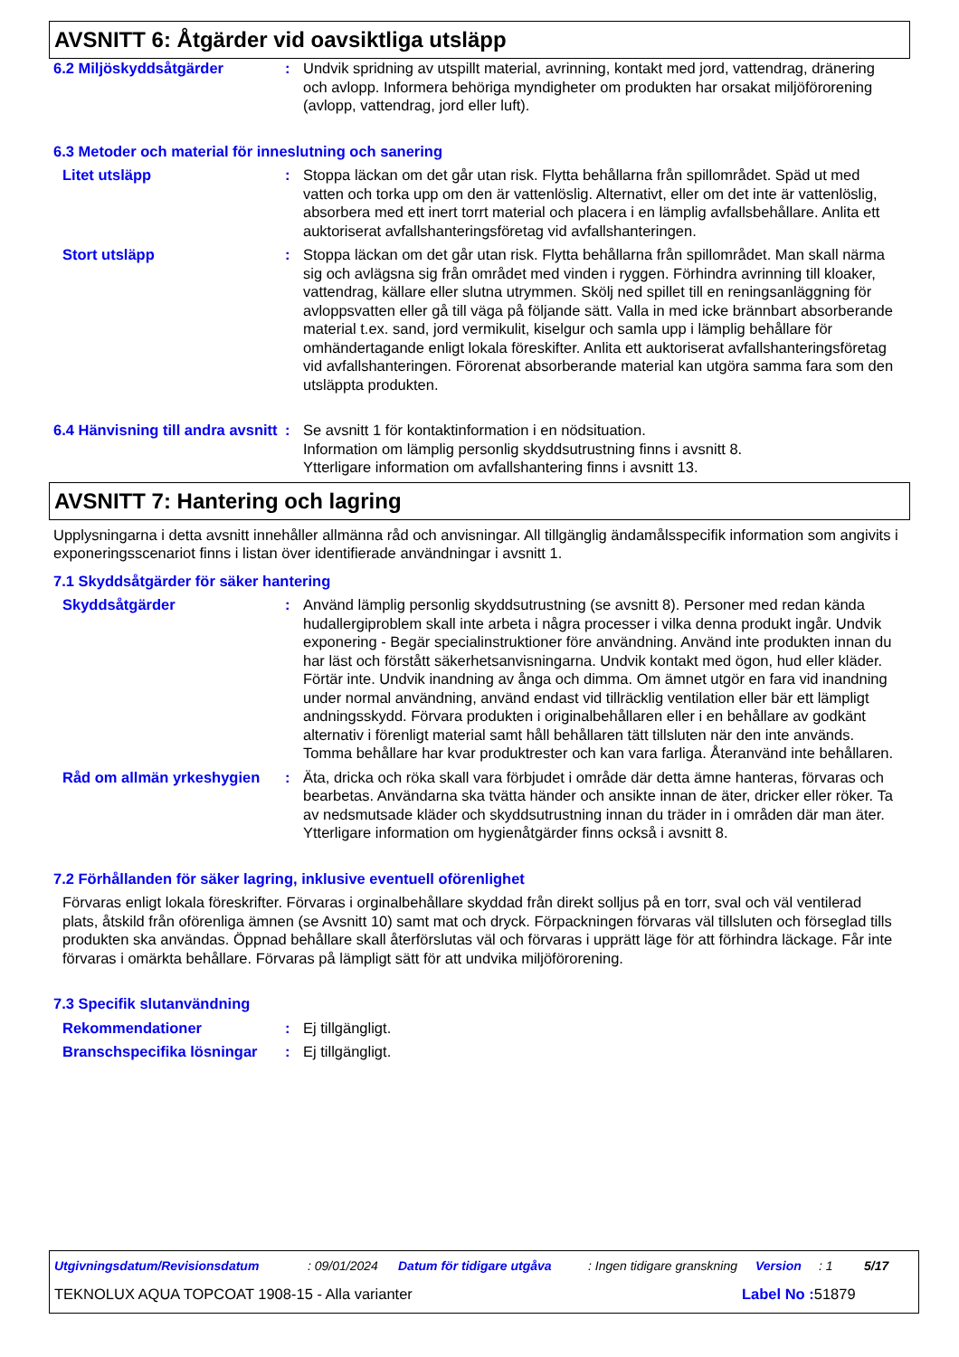AVSNITT 6: Åtgärder vid oavsiktliga utsläpp
6.2 Miljöskyddsåtgärder : Undvik spridning av utspillt material, avrinning, kontakt med jord, vattendrag, dränering och avlopp. Informera behöriga myndigheter om produkten har orsakat miljöförorening (avlopp, vattendrag, jord eller luft).
6.3 Metoder och material för inneslutning och sanering
Litet utsläpp : Stoppa läckan om det går utan risk. Flytta behållarna från spillområdet. Späd ut med vatten och torka upp om den är vattenlöslig. Alternativt, eller om det inte är vattenlöslig, absorbera med ett inert torrt material och placera i en lämplig avfallsbehållare. Anlita ett auktoriserat avfallshanteringsföretag vid avfallshanteringen.
Stort utsläpp : Stoppa läckan om det går utan risk. Flytta behållarna från spillområdet. Man skall närma sig och avlägsna sig från området med vinden i ryggen. Förhindra avrinning till kloaker, vattendrag, källare eller slutna utrymmen. Skölj ned spillet till en reningsanläggning för avloppsvatten eller gå till väga på följande sätt. Valla in med icke brännbart absorberande material t.ex. sand, jord vermikulit, kiselgur och samla upp i lämplig behållare för omhändertagande enligt lokala föreskifter. Anlita ett auktoriserat avfallshanteringsföretag vid avfallshanteringen. Förorenat absorberande material kan utgöra samma fara som den utsläppta produkten.
6.4 Hänvisning till andra avsnitt
: Se avsnitt 1 för kontaktinformation i en nödsituation.
Information om lämplig personlig skyddsutrustning finns i avsnitt 8.
Ytterligare information om avfallshantering finns i avsnitt 13.
AVSNITT 7: Hantering och lagring
Upplysningarna i detta avsnitt innehåller allmänna råd och anvisningar. All tillgänglig ändamålsspecifik information som angivits i exponeringsscenariot finns i listan över identifierade användningar i avsnitt 1.
7.1 Skyddsåtgärder för säker hantering
Skyddsåtgärder : Använd lämplig personlig skyddsutrustning (se avsnitt 8). Personer med redan kända hudallergiproblem skall inte arbeta i några processer i vilka denna produkt ingår. Undvik exponering - Begär specialinstruktioner före användning. Använd inte produkten innan du har läst och förstått säkerhetsanvisningarna. Undvik kontakt med ögon, hud eller kläder. Förtär inte. Undvik inandning av ånga och dimma. Om ämnet utgör en fara vid inandning under normal användning, använd endast vid tillräcklig ventilation eller bär ett lämpligt andningsskydd. Förvara produkten i originalbehållaren eller i en behållare av godkänt alternativ i förenligt material samt håll behållaren tätt tillsluten när den inte används. Tomma behållare har kvar produktrester och kan vara farliga. Återanvänd inte behållaren.
Råd om allmän yrkeshygien
: Äta, dricka och röka skall vara förbjudet i område där detta ämne hanteras, förvaras och bearbetas. Användarna ska tvätta händer och ansikte innan de äter, dricker eller röker. Ta av nedsmutsade kläder och skyddsutrustning innan du träder in i områden där man äter. Ytterligare information om hygienåtgärder finns också i avsnitt 8.
7.2 Förhållanden för säker lagring, inklusive eventuell oförenlighet
Förvaras enligt lokala föreskrifter. Förvaras i orginalbehållare skyddad från direkt solljus på en torr, sval och väl ventilerad plats, åtskild från oförenliga ämnen (se Avsnitt 10) samt mat och dryck. Förpackningen förvaras väl tillsluten och förseglad tills produkten ska användas. Öppnad behållare skall återförslutas väl och förvaras i upprätt läge för att förhindra läckage. Får inte förvaras i omärkta behållare. Förvaras på lämpligt sätt för att undvika miljöförorening.
7.3 Specifik slutanvändning
Rekommendationer : Ej tillgängligt.
Branschspecifika lösningar
: Ej tillgängligt.
Utgivningsdatum/Revisionsdatum : 09/01/2024 Datum för tidigare utgåva : Ingen tidigare granskning Version : 1 5/17
TEKNOLUX AQUA TOPCOAT 1908-15 - Alla varianter Label No : 51879